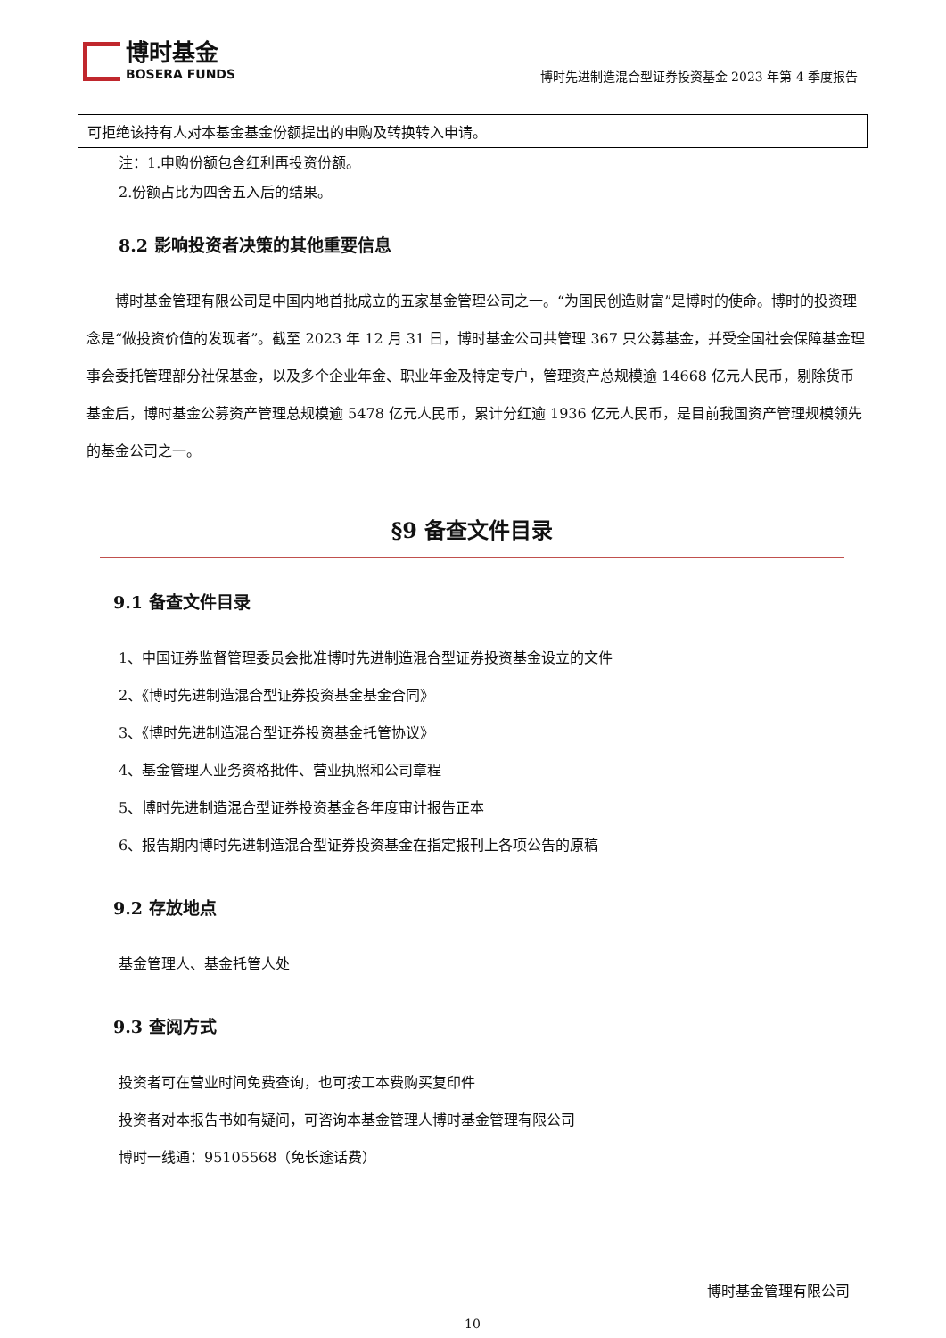博时基金
BOSERA FUNDS
博时先进制造混合型证券投资基金 2023 年第 4 季度报告
| 可拒绝该持有人对本基金基金份额提出的申购及转换转入申请。 |
注：1.申购份额包含红利再投资份额。
2.份额占比为四舍五入后的结果。
8.2 影响投资者决策的其他重要信息
博时基金管理有限公司是中国内地首批成立的五家基金管理公司之一。“为国民创造财富”是博时的使命。博时的投资理念是“做投资价值的发现者”。截至 2023 年 12 月 31 日，博时基金公司共管理 367 只公募基金，并受全国社会保障基金理事会委托管理部分社保基金，以及多个企业年金、职业年金及特定专户，管理资产总规模逾 14668 亿元人民币，剔除货币基金后，博时基金公募资产管理总规模逾 5478 亿元人民币，累计分红逾 1936 亿元人民币，是目前我国资产管理规模领先的基金公司之一。
§9 备查文件目录
9.1 备查文件目录
1、中国证券监督管理委员会批准博时先进制造混合型证券投资基金设立的文件
2、《博时先进制造混合型证券投资基金基金合同》
3、《博时先进制造混合型证券投资基金托管协议》
4、基金管理人业务资格批件、营业执照和公司章程
5、博时先进制造混合型证券投资基金各年度审计报告正本
6、报告期内博时先进制造混合型证券投资基金在指定报刊上各项公告的原稿
9.2 存放地点
基金管理人、基金托管人处
9.3 查阅方式
投资者可在营业时间免费查询，也可按工本费购买复印件
投资者对本报告书如有疑问，可咨询本基金管理人博时基金管理有限公司
博时一线通：95105568（免长途话费）
博时基金管理有限公司
10